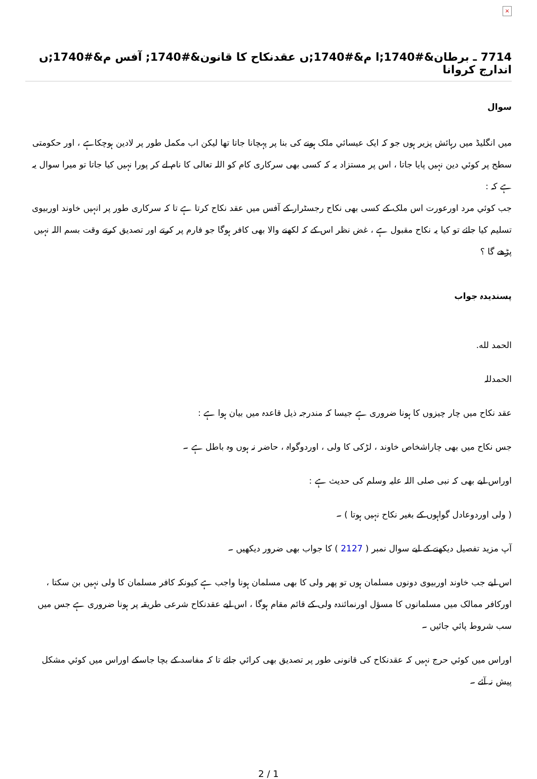×
7714 ـ برطان&#1740;ا م&#1740;ں عقدنکاح کا قانون&#1740; آفس م&#1740;ں اندارج کروانا
سوال
میں انگلیڈ میں رہائش پزیر ہوں جو کہ ایک عیسائي ملک ہونے کی بنا پر پہچانا جاتا تھا لیکن اب مکمل طور پر لادین ہوچکاہے ، اور حکومتی سطح پر کوئي دین نہیں پایا جاتا ، اس پر مستزاد یہ کہ کسی بھی سرکاری کام کو اللہ تعالی کا نام لے کر پورا نہیں کیا جاتا تو میرا سوال یہ ہے کہ :
جب کوئي مرد اورعورت اس ملک کے کسی بھی نکاح رجسٹرار کے آفس میں عقد نکاح کرتا ہے تا کہ سرکاری طور پر انہیں خاوند اوربیوی تسلیم کیا جائے تو کیا یہ نکاح مقبول ہے ، غض نظر اس کے کہ لکھنے والا بھی کافر ہوگا جو فارم پر کرتے اور تصدیق کرتے وقت بسم اللہ نہیں پڑھے گا ؟
پسندیدہ جواب
الحمد لله.
الحمدللہ
عقد نکاح میں چار چیزوں کا ہونا ضروری ہے جیسا کہ مندرجہ ذیل قاعدہ میں بیان ہوا ہے :
جس نکاح میں بھی چاراشخاص خاوند ، لڑکی کا ولی ، اوردوگواہ ، حاضر نہ ہوں وہ باطل ہے ۔
اوراس لیے بھی کہ نبی صلی اللہ علیہ وسلم کی حدیث ہے :
( ولی اوردوعادل گواہوں کے بغیر نکاح نہیں ہوتا ) ۔
آپ مزید تفصیل دیکھنے کے لیے سوال نمبر ( 2127 ) کا جواب بھی ضرور دیکھیں ۔
اس لیے جب خاوند اوربیوی دونوں مسلمان ہوں تو پھر ولی کا بھی مسلمان ہونا واجب ہے کیونکہ کافر مسلمان کا ولی نہیں بن سکتا ، اورکافر ممالک میں مسلمانوں کا مسؤل اورنمائندہ ولی کے قائم مقام ہوگا ، اس لیے عقدنکاح شرعی طریقہ پر ہونا ضروری ہے جس میں سب شروط پائي جائیں ۔
اوراس میں کوئي حرج نہیں کہ عقدنکاح کی قانونی طور پر تصدیق بھی کرائي جائے تا کہ مفاسد کے بچا جاسکے اوراس میں کوئي مشکل پیش نہ آئے ۔
2 / 1